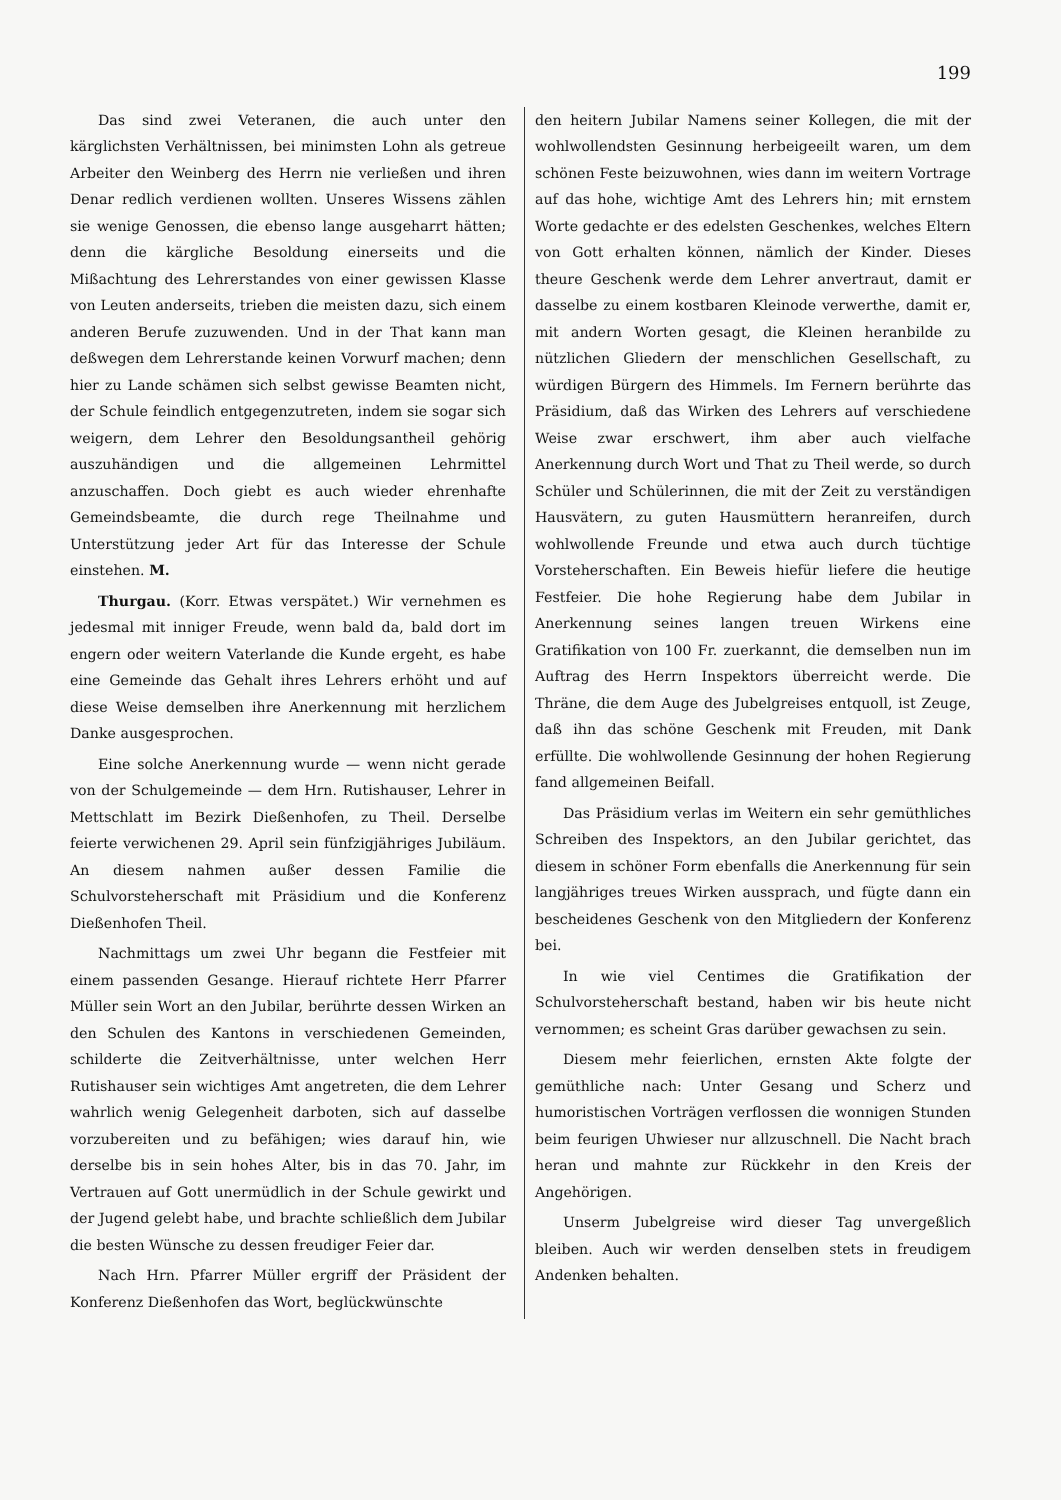199
Das sind zwei Veteranen, die auch unter den kärglichsten Verhältnissen, bei minimsten Lohn als getreue Arbeiter den Weinberg des Herrn nie verließen und ihren Denar redlich verdienen wollten. Unseres Wissens zählen sie wenige Genossen, die ebenso lange ausgeharrt hätten; denn die kärgliche Besoldung einerseits und die Mißachtung des Lehrerstandes von einer gewissen Klasse von Leuten anderseits, trieben die meisten dazu, sich einem anderen Berufe zuzuwenden. Und in der That kann man deßwegen dem Lehrerstande keinen Vorwurf machen; denn hier zu Lande schämen sich selbst gewisse Beamten nicht, der Schule feindlich entgegenzutreten, indem sie sogar sich weigern, dem Lehrer den Besoldungsantheil gehörig auszuhändigen und die allgemeinen Lehrmittel anzuschaffen. Doch giebt es auch wieder ehrenhafte Gemeindsbeamte, die durch rege Theilnahme und Unterstützung jeder Art für das Interesse der Schule einstehen. M.
Thurgau. (Korr. Etwas verspätet.) Wir vernehmen es jedesmal mit inniger Freude, wenn bald da, bald dort im engern oder weitern Vaterlande die Kunde ergeht, es habe eine Gemeinde das Gehalt ihres Lehrers erhöht und auf diese Weise demselben ihre Anerkennung mit herzlichem Danke ausgesprochen.
Eine solche Anerkennung wurde — wenn nicht gerade von der Schulgemeinde — dem Hrn. Rutishauser, Lehrer in Mettschlatt im Bezirk Dießenhofen, zu Theil. Derselbe feierte verwichenen 29. April sein fünfzigjähriges Jubiläum. An diesem nahmen außer dessen Familie die Schulvorsteherschaft mit Präsidium und die Konferenz Dießenhofen Theil.
Nachmittags um zwei Uhr begann die Festfeier mit einem passenden Gesange. Hierauf richtete Herr Pfarrer Müller sein Wort an den Jubilar, berührte dessen Wirken an den Schulen des Kantons in verschiedenen Gemeinden, schilderte die Zeitverhältnisse, unter welchen Herr Rutishauser sein wichtiges Amt angetreten, die dem Lehrer wahrlich wenig Gelegenheit darboten, sich auf dasselbe vorzubereiten und zu befähigen; wies darauf hin, wie derselbe bis in sein hohes Alter, bis in das 70. Jahr, im Vertrauen auf Gott unermüdlich in der Schule gewirkt und der Jugend gelebt habe, und brachte schließlich dem Jubilar die besten Wünsche zu dessen freudiger Feier dar.
Nach Hrn. Pfarrer Müller ergriff der Präsident der Konferenz Dießenhofen das Wort, beglückwünschte
den heitern Jubilar Namens seiner Kollegen, die mit der wohlwollendsten Gesinnung herbeigeeilt waren, um dem schönen Feste beizuwohnen, wies dann im weitern Vortrage auf das hohe, wichtige Amt des Lehrers hin; mit ernstem Worte gedachte er des edelsten Geschenkes, welches Eltern von Gott erhalten können, nämlich der Kinder. Dieses theure Geschenk werde dem Lehrer anvertraut, damit er dasselbe zu einem kostbaren Kleinode verwerthe, damit er, mit andern Worten gesagt, die Kleinen heranbilde zu nützlichen Gliedern der menschlichen Gesellschaft, zu würdigen Bürgern des Himmels. Im Fernern berührte das Präsidium, daß das Wirken des Lehrers auf verschiedene Weise zwar erschwert, ihm aber auch vielfache Anerkennung durch Wort und That zu Theil werde, so durch Schüler und Schülerinnen, die mit der Zeit zu verständigen Hausvätern, zu guten Hausmüttern heranreifen, durch wohlwollende Freunde und etwa auch durch tüchtige Vorsteherschaften. Ein Beweis hiefür liefere die heutige Festfeier. Die hohe Regierung habe dem Jubilar in Anerkennung seines langen treuen Wirkens eine Gratifikation von 100 Fr. zuerkannt, die demselben nun im Auftrag des Herrn Inspektors überreicht werde. Die Thräne, die dem Auge des Jubelgreises entquoll, ist Zeuge, daß ihn das schöne Geschenk mit Freuden, mit Dank erfüllte. Die wohlwollende Gesinnung der hohen Regierung fand allgemeinen Beifall.
Das Präsidium verlas im Weitern ein sehr gemüthliches Schreiben des Inspektors, an den Jubilar gerichtet, das diesem in schöner Form ebenfalls die Anerkennung für sein langjähriges treues Wirken aussprach, und fügte dann ein bescheidenes Geschenk von den Mitgliedern der Konferenz bei.
In wie viel Centimes die Gratifikation der Schulvorsteherschaft bestand, haben wir bis heute nicht vernommen; es scheint Gras darüber gewachsen zu sein.
Diesem mehr feierlichen, ernsten Akte folgte der gemüthliche nach: Unter Gesang und Scherz und humoristischen Vorträgen verflossen die wonnigen Stunden beim feurigen Uhwieser nur allzuschnell. Die Nacht brach heran und mahnte zur Rückkehr in den Kreis der Angehörigen.
Unserm Jubelgreise wird dieser Tag unvergeßlich bleiben. Auch wir werden denselben stets in freudigem Andenken behalten.